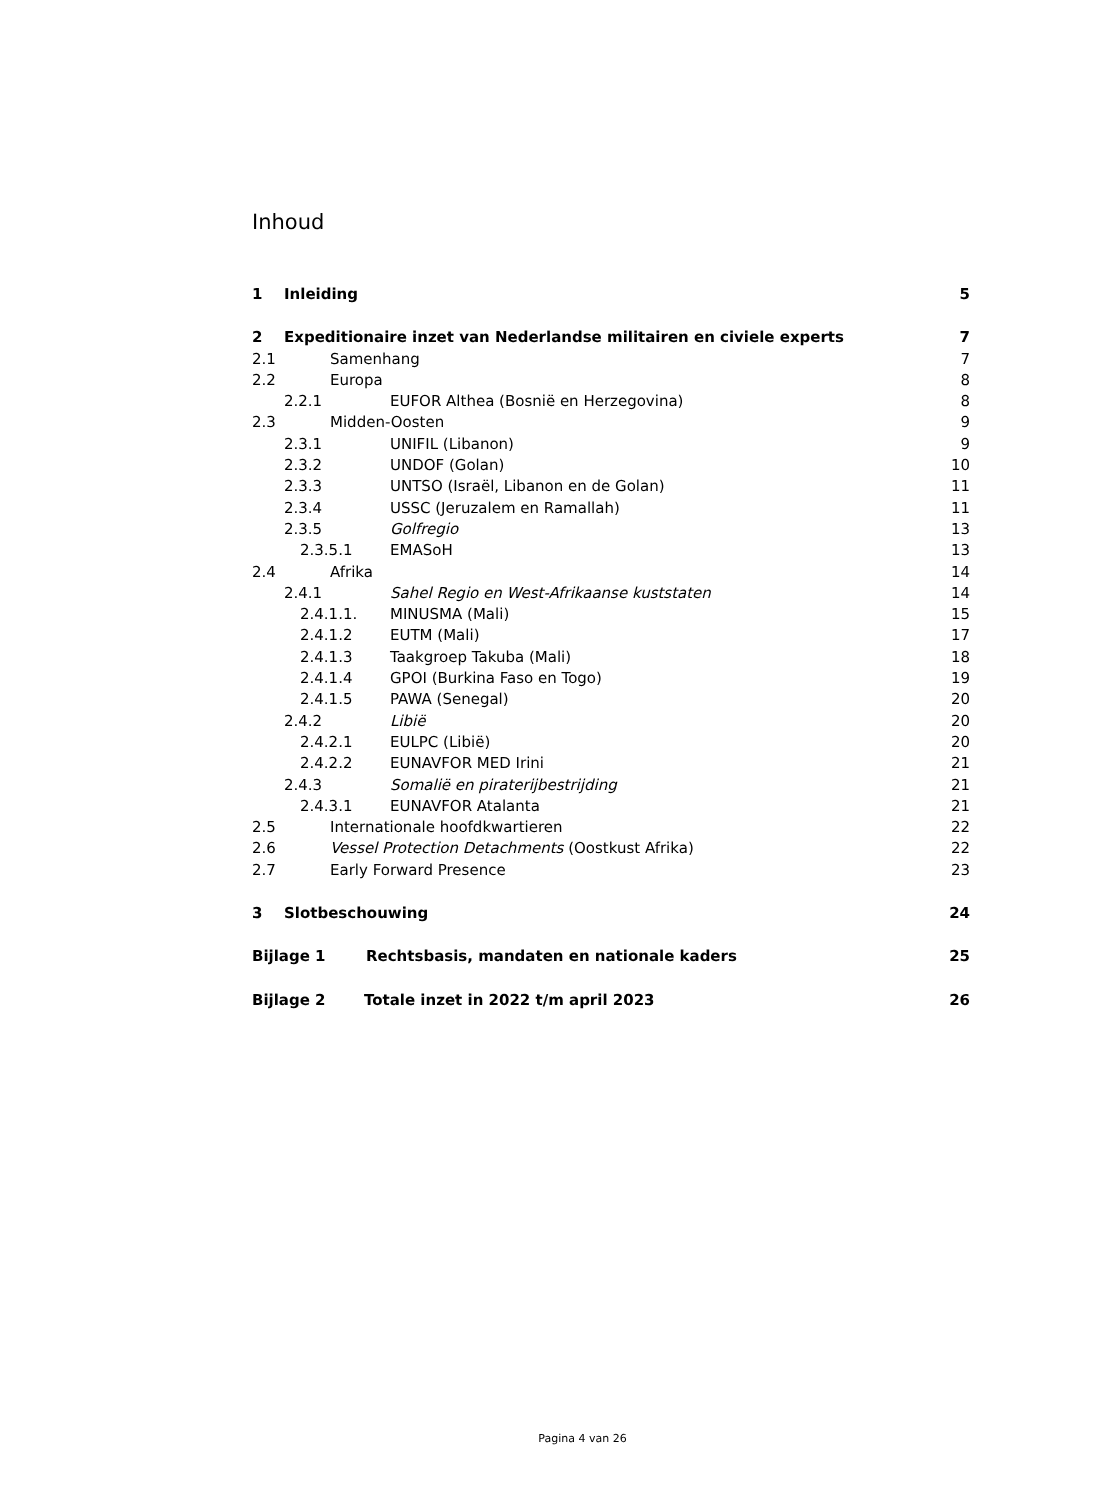Inhoud
1 Inleiding 5
2 Expeditionaire inzet van Nederlandse militairen en civiele experts 7
2.1 Samenhang 7
2.2 Europa 8
2.2.1 EUFOR Althea (Bosnië en Herzegovina) 8
2.3 Midden-Oosten 9
2.3.1 UNIFIL (Libanon) 9
2.3.2 UNDOF (Golan) 10
2.3.3 UNTSO (Israël, Libanon en de Golan) 11
2.3.4 USSC (Jeruzalem en Ramallah) 11
2.3.5 Golfregio 13
2.3.5.1 EMASoH 13
2.4 Afrika 14
2.4.1 Sahel Regio en West-Afrikaanse kuststaten 14
2.4.1.1. MINUSMA (Mali) 15
2.4.1.2 EUTM (Mali) 17
2.4.1.3 Taakgroep Takuba (Mali) 18
2.4.1.4 GPOI (Burkina Faso en Togo) 19
2.4.1.5 PAWA (Senegal) 20
2.4.2 Libië 20
2.4.2.1 EULPC (Libië) 20
2.4.2.2 EUNAVFOR MED Irini 21
2.4.3 Somalië en piraterijbestrijding 21
2.4.3.1 EUNAVFOR Atalanta 21
2.5 Internationale hoofdkwartieren 22
2.6 Vessel Protection Detachments (Oostkust Afrika) 22
2.7 Early Forward Presence 23
3 Slotbeschouwing 24
Bijlage 1 Rechtsbasis, mandaten en nationale kaders 25
Bijlage 2 Totale inzet in 2022 t/m april 2023 26
Pagina 4 van 26